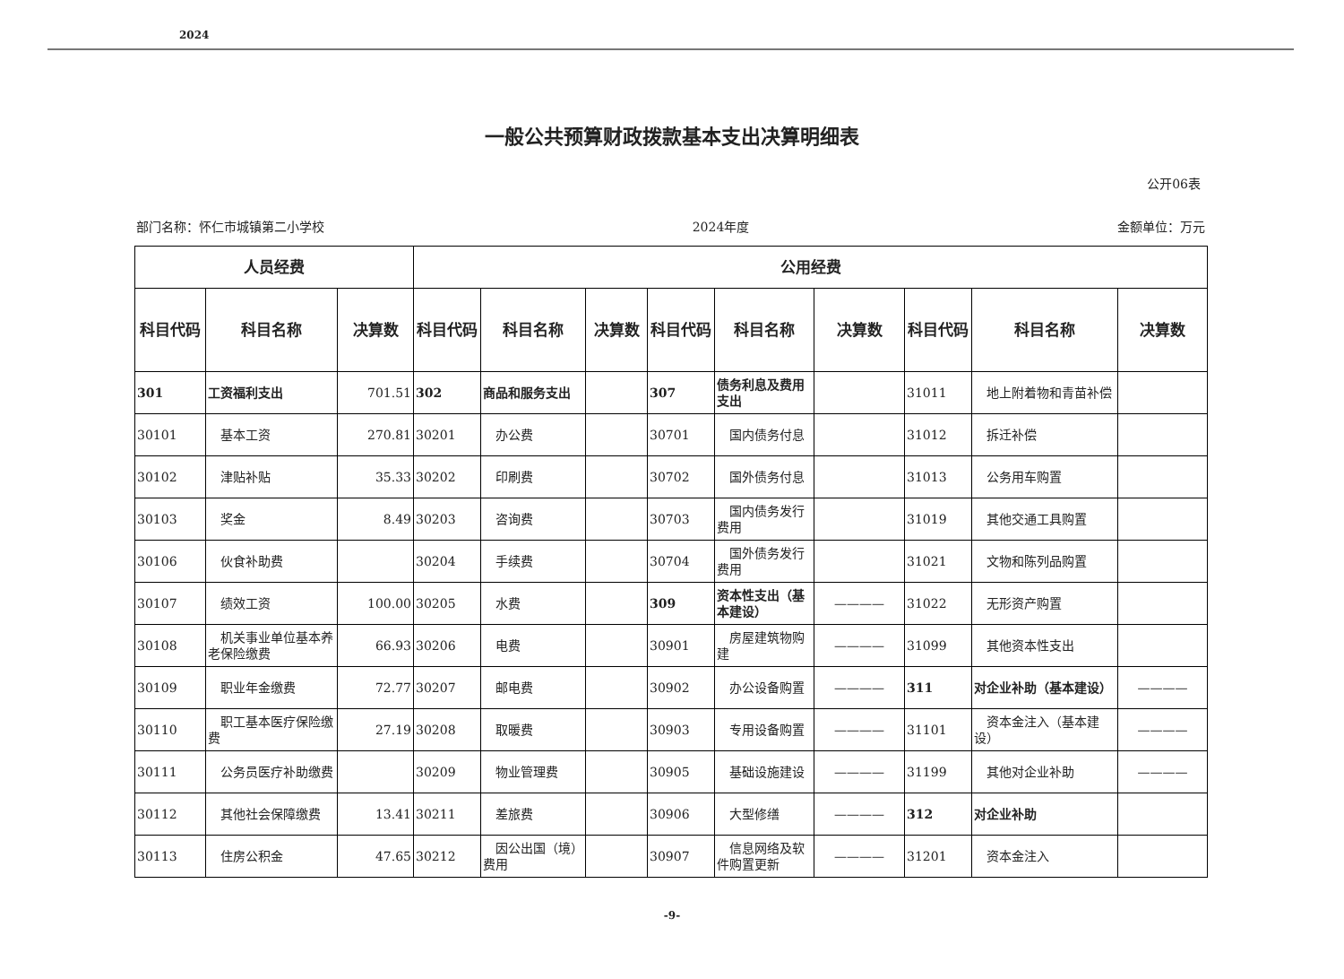2024
一般公共预算财政拨款基本支出决算明细表
公开06表
部门名称：怀仁市城镇第二小学校 2024年度 金额单位：万元
| 人员经费 | | | 公用经费 | | | | | | | | |
| --- | --- | --- | --- | --- | --- | --- | --- | --- | --- | --- | --- |
| 科目代码 | 科目名称 | 决算数 | 科目代码 | 科目名称 | 决算数 | 科目代码 | 科目名称 | 决算数 | 科目代码 | 科目名称 | 决算数 |
| 301 | 工资福利支出 | 701.51 | 302 | 商品和服务支出 | | 307 | 债务利息及费用支出 | | 31011 | 地上附着物和青苗补偿 | |
| 30101 | 基本工资 | 270.81 | 30201 | 办公费 | | 30701 | 国内债务付息 | | 31012 | 拆迁补偿 | |
| 30102 | 津贴补贴 | 35.33 | 30202 | 印刷费 | | 30702 | 国外债务付息 | | 31013 | 公务用车购置 | |
| 30103 | 奖金 | 8.49 | 30203 | 咨询费 | | 30703 | 国内债务发行费用 | | 31019 | 其他交通工具购置 | |
| 30106 | 伙食补助费 | | 30204 | 手续费 | | 30704 | 国外债务发行费用 | | 31021 | 文物和陈列品购置 | |
| 30107 | 绩效工资 | 100.00 | 30205 | 水费 | | 309 | 资本性支出（基本建设） | ———— | 31022 | 无形资产购置 | |
| 30108 | 机关事业单位基本养老保险缴费 | 66.93 | 30206 | 电费 | | 30901 | 房屋建筑物购建 | ———— | 31099 | 其他资本性支出 | |
| 30109 | 职业年金缴费 | 72.77 | 30207 | 邮电费 | | 30902 | 办公设备购置 | ———— | 311 | 对企业补助（基本建设） | ———— |
| 30110 | 职工基本医疗保险缴费 | 27.19 | 30208 | 取暖费 | | 30903 | 专用设备购置 | ———— | 31101 | 资本金注入（基本建设） | ———— |
| 30111 | 公务员医疗补助缴费 | | 30209 | 物业管理费 | | 30905 | 基础设施建设 | ———— | 31199 | 其他对企业补助 | ———— |
| 30112 | 其他社会保障缴费 | 13.41 | 30211 | 差旅费 | | 30906 | 大型修缮 | ———— | 312 | 对企业补助 | |
| 30113 | 住房公积金 | 47.65 | 30212 | 因公出国（境）费用 | | 30907 | 信息网络及软件购置更新 | ———— | 31201 | 资本金注入 | |
-9-